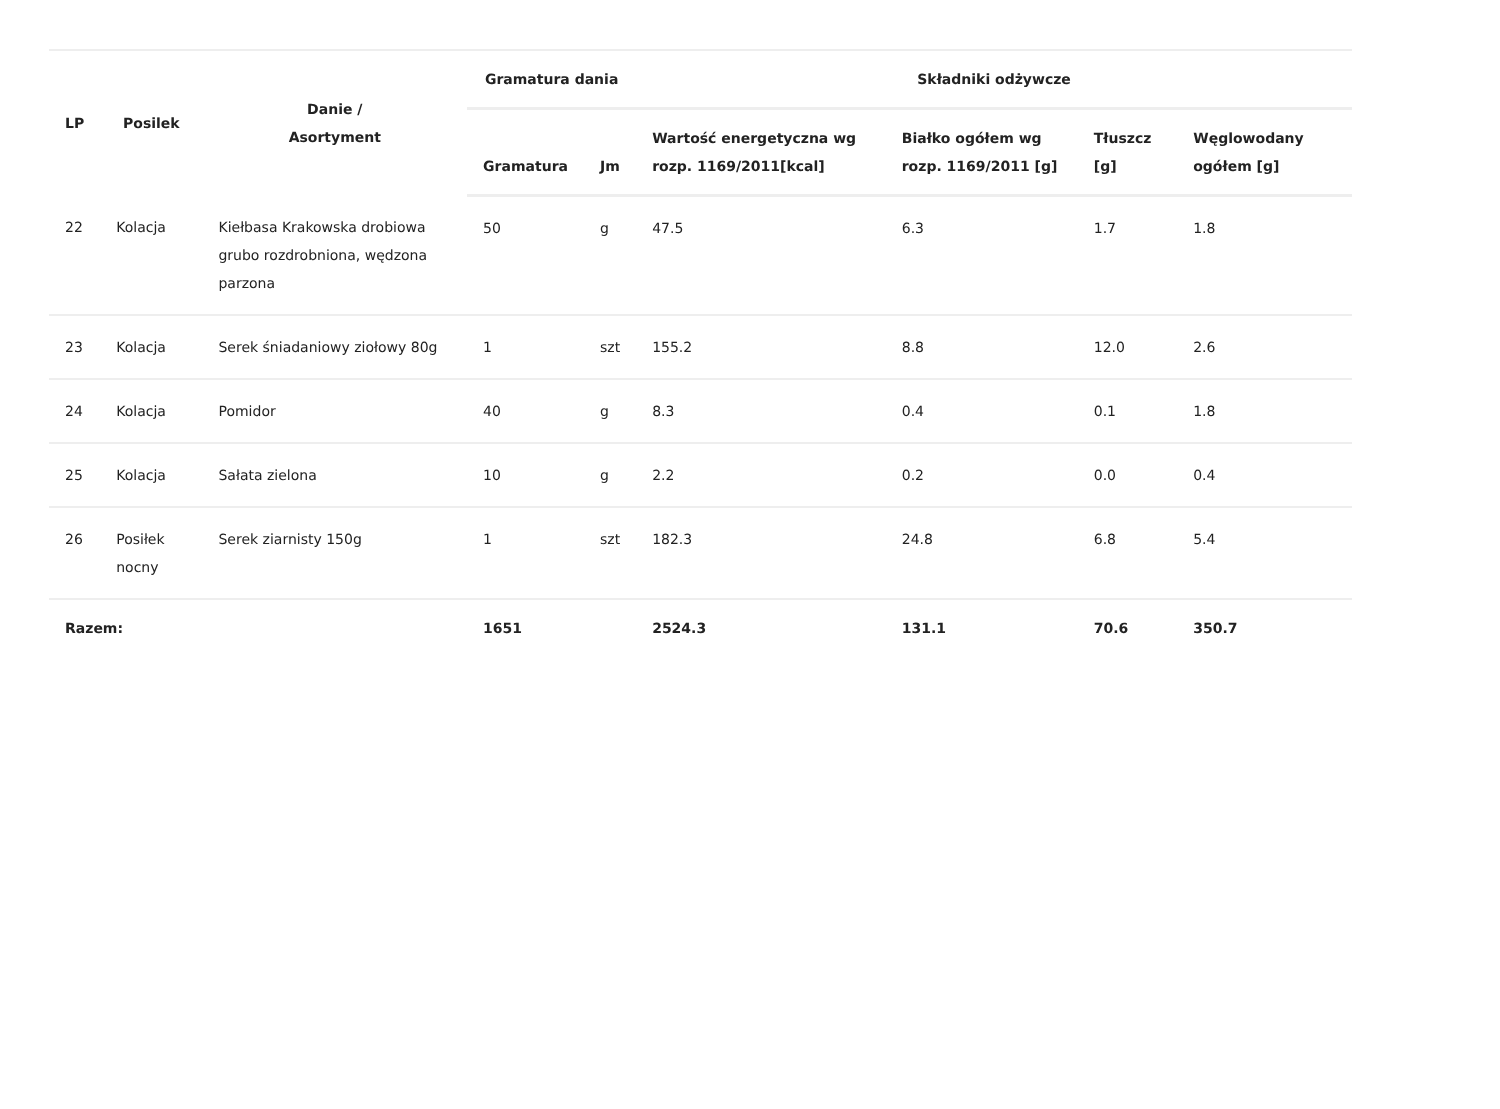| LP | Posilek | Danie / Asortyment | Gramatura dania | | Składniki odżywcze | | | |
| --- | --- | --- | --- | --- | --- | --- | --- | --- |
| | | | Gramatura | Jm | Wartość energetyczna wg rozp. 1169/2011[kcal] | Białko ogółem wg rozp. 1169/2011 [g] | Tłuszcz [g] | Węglowodany ogółem [g] |
| 22 | Kolacja | Kiełbasa Krakowska drobiowa grubo rozdrobniona, wędzona parzona | 50 | g | 47.5 | 6.3 | 1.7 | 1.8 |
| 23 | Kolacja | Serek śniadaniowy ziołowy 80g | 1 | szt | 155.2 | 8.8 | 12.0 | 2.6 |
| 24 | Kolacja | Pomidor | 40 | g | 8.3 | 0.4 | 0.1 | 1.8 |
| 25 | Kolacja | Sałata zielona | 10 | g | 2.2 | 0.2 | 0.0 | 0.4 |
| 26 | Posiłek nocny | Serek ziarnisty 150g | 1 | szt | 182.3 | 24.8 | 6.8 | 5.4 |
| Razem: | | | 1651 | | 2524.3 | 131.1 | 70.6 | 350.7 |